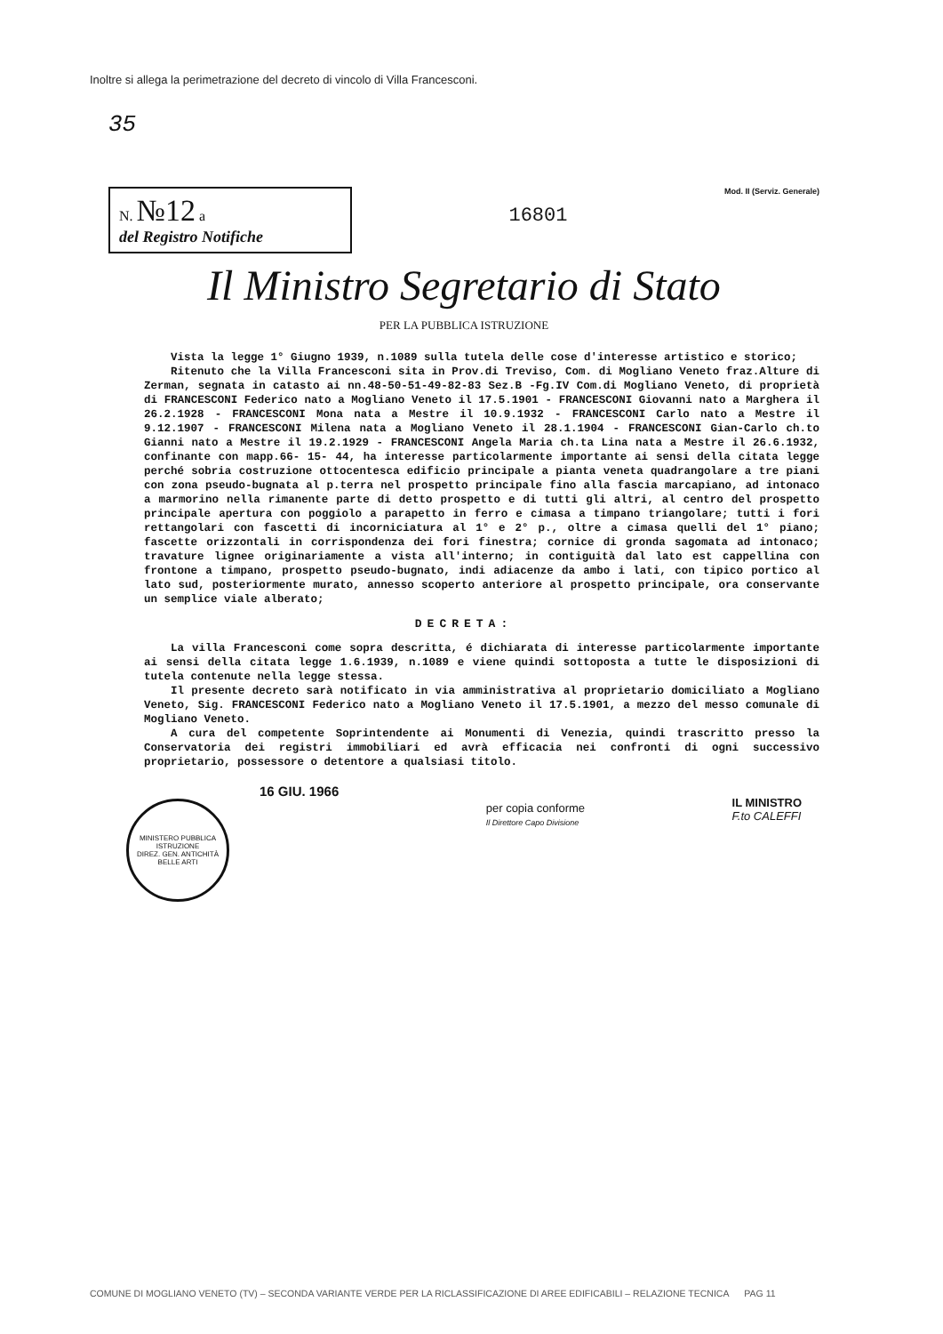Inoltre si allega la perimetrazione del decreto di vincolo di Villa Francesconi.
35
N. №12 a
del Registro Notifiche
16801
Mod. II (Serviz. Generale)
Il Ministro Segretario di Stato
PER LA PUBBLICA ISTRUZIONE
Vista la legge 1° Giugno 1939, n.1089 sulla tutela delle cose d'interesse artistico e storico;
Ritenuto che la Villa Francesconi sita in Prov.di Treviso, Com. di Mogliano Veneto fraz.Alture di Zerman, segnata in catasto ai nn.48-50-51-49-82-83 Sez.B -Fg.IV Com.di Mogliano Veneto, di proprietà di FRANCESCONI Federico nato a Mogliano Veneto il 17.5.1901 - FRANCESCONI Giovanni nato a Marghera il 26.2.1928 - FRANCESCONI Mona nata a Mestre il 10.9.1932 - FRANCESCONI Carlo nato a Mestre il 9.12.1907 - FRANCESCONI Milena nata a Mogliano Veneto il 28.1.1904 - FRANCESCONI Gian-Carlo ch.to Gianni nato a Mestre il 19.2.1929 - FRANCESCONI Angela Maria ch.ta Lina nata a Mestre il 26.6.1932, confinante con mapp.66- 15- 44, ha interesse particolarmente importante ai sensi della citata legge perché sobria costruzione ottocentesca edificio principale a pianta veneta quadrangolare a tre piani con zona pseudo-bugnata al p.terra nel prospetto principale fino alla fascia marcapiano, ad intonaco a marmorino nella rimanente parte di detto prospetto e di tutti gli altri, al centro del prospetto principale apertura con poggiolo a parapetto in ferro e cimasa a timpano triangolare; tutti i fori rettangolari con fascetti di incorniciatura al 1° e 2° p., oltre a cimasa quelli del 1° piano; fascette orizzontali in corrispondenza dei fori finestra; cornice di gronda sagomata ad intonaco; travature lignee originariamente a vista all'interno; in contiguità dal lato est cappellina con frontone a timpano, prospetto pseudo-bugnato, indi adiacenze da ambo i lati, con tipico portico al lato sud, posteriormente murato, annesso scoperto anteriore al prospetto principale, ora conservante un semplice viale alberato;
DECRETA:
La villa Francesconi come sopra descritta, é dichiarata di interesse particolarmente importante ai sensi della citata legge 1.6.1939, n.1089 e viene quindi sottoposta a tutte le disposizioni di tutela contenute nella legge stessa.
Il presente decreto sarà notificato in via amministrativa al proprietario domiciliato a Mogliano Veneto, Sig. FRANCESCONI Federico nato a Mogliano Veneto il 17.5.1901, a mezzo del messo comunale di Mogliano Veneto.
A cura del competente Soprintendente ai Monumenti di Venezia, quindi trascritto presso la Conservatoria dei registri immobiliari ed avrà efficacia nei confronti di ogni successivo proprietario, possessore o detentore a qualsiasi titolo.
16 GIU. 1966
MINISTERO PUBBLICA ISTRUZIONE
DIREZ. GEN. ANTICHITÀ BELLE ARTI
per copia conforme
Il Direttore Capo Divisione
IL MINISTRO
F.to CALEFFI
COMUNE DI MOGLIANO VENETO (TV) – SECONDA VARIANTE VERDE PER LA RICLASSIFICAZIONE DI AREE EDIFICABILI – RELAZIONE TECNICA PAG 11